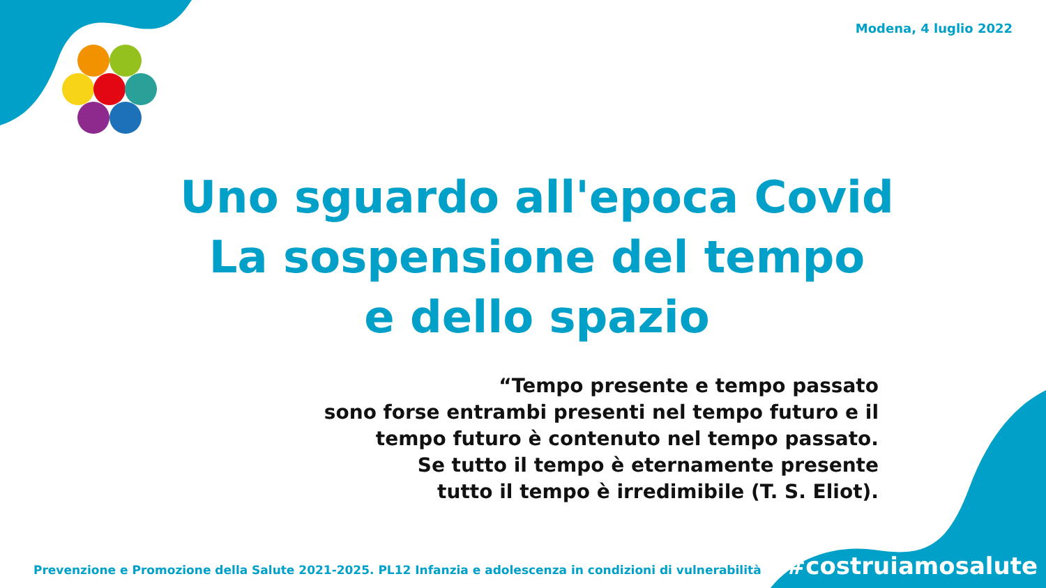Modena, 4 luglio 2022
Uno sguardo all'epoca Covid
La sospensione del tempo
e dello spazio
“Tempo presente e tempo passato
sono forse entrambi presenti nel tempo futuro e il
tempo futuro è contenuto nel tempo passato.
Se tutto il tempo è eternamente presente
tutto il tempo è irredimibile (T. S. Eliot).
Prevenzione e Promozione della Salute 2021-2025. PL12 Infanzia e adolescenza in condizioni di vulnerabilità
#costruiamosalute